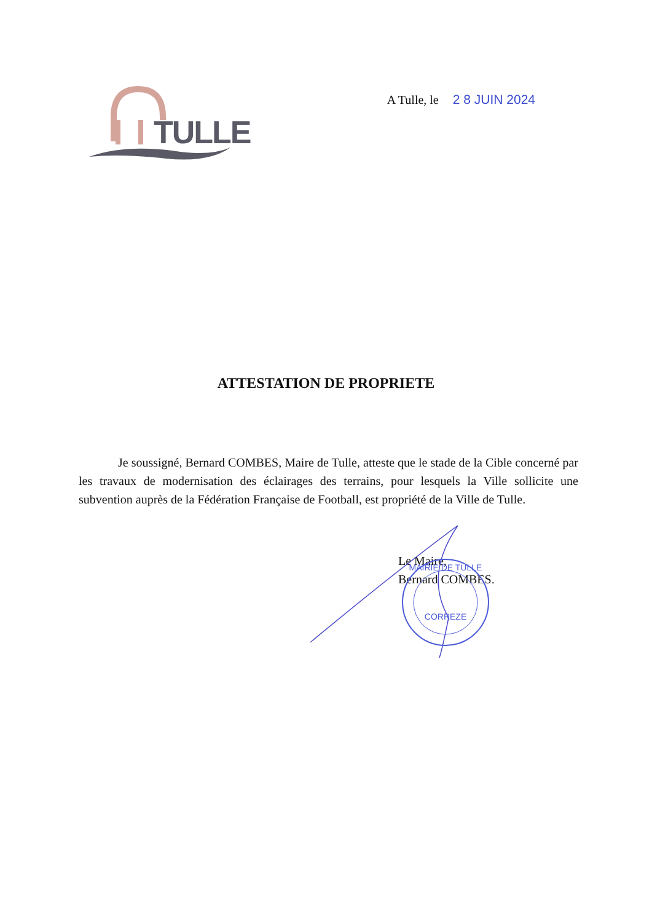TULLE
A Tulle, le 2 8 JUIN 2024
ATTESTATION DE PROPRIETE
Je soussigné, Bernard COMBES, Maire de Tulle, atteste que le stade de la Cible concerné par les travaux de modernisation des éclairages des terrains, pour lesquels la Ville sollicite une subvention auprès de la Fédération Française de Football, est propriété de la Ville de Tulle.
Le Maire,
Bernard COMBES.
MAIRIE DE TULLE
CORREZE